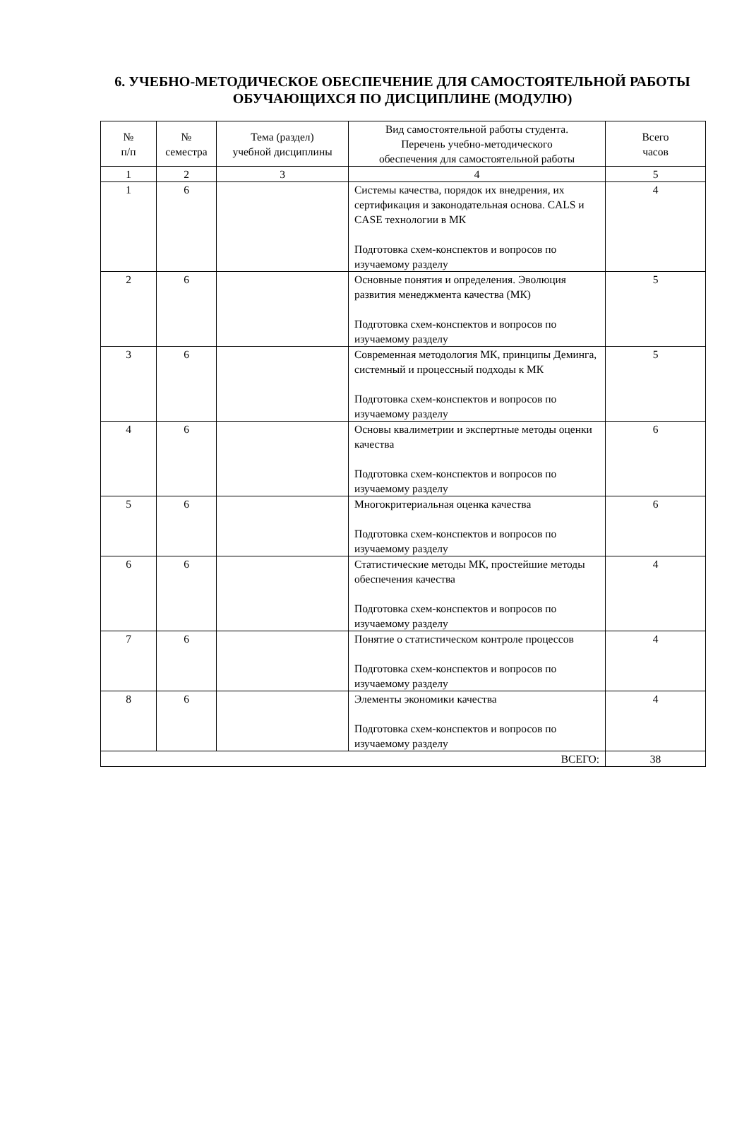6. УЧЕБНО-МЕТОДИЧЕСКОЕ ОБЕСПЕЧЕНИЕ ДЛЯ САМОСТОЯТЕЛЬНОЙ РАБОТЫ ОБУЧАЮЩИХСЯ ПО ДИСЦИПЛИНЕ (МОДУЛЮ)
| № п/п | № семестра | Тема (раздел) учебной дисциплины | Вид самостоятельной работы студента. Перечень учебно-методического обеспечения для самостоятельной работы | Всего часов |
| --- | --- | --- | --- | --- |
| 1 | 2 | 3 | 4 | 5 |
| 1 | 6 | | Системы качества, порядок их внедрения, их сертификация и законодательная основа. CALS и CASE технологии в МК Подготовка схем-конспектов и вопросов по изучаемому разделу | 4 |
| 2 | 6 | | Основные понятия и определения. Эволюция развития менеджмента качества (МК) Подготовка схем-конспектов и вопросов по изучаемому разделу | 5 |
| 3 | 6 | | Современная методология МК, принципы Деминга, системный и процессный подходы к МК Подготовка схем-конспектов и вопросов по изучаемому разделу | 5 |
| 4 | 6 | | Основы квалиметрии и экспертные методы оценки качества Подготовка схем-конспектов и вопросов по изучаемому разделу | 6 |
| 5 | 6 | | Многокритериальная оценка качества Подготовка схем-конспектов и вопросов по изучаемому разделу | 6 |
| 6 | 6 | | Статистические методы МК, простейшие методы обеспечения качества Подготовка схем-конспектов и вопросов по изучаемому разделу | 4 |
| 7 | 6 | | Понятие о статистическом контроле процессов Подготовка схем-конспектов и вопросов по изучаемому разделу | 4 |
| 8 | 6 | | Элементы экономики качества Подготовка схем-конспектов и вопросов по изучаемому разделу | 4 |
| ВСЕГО: | | | | 38 |